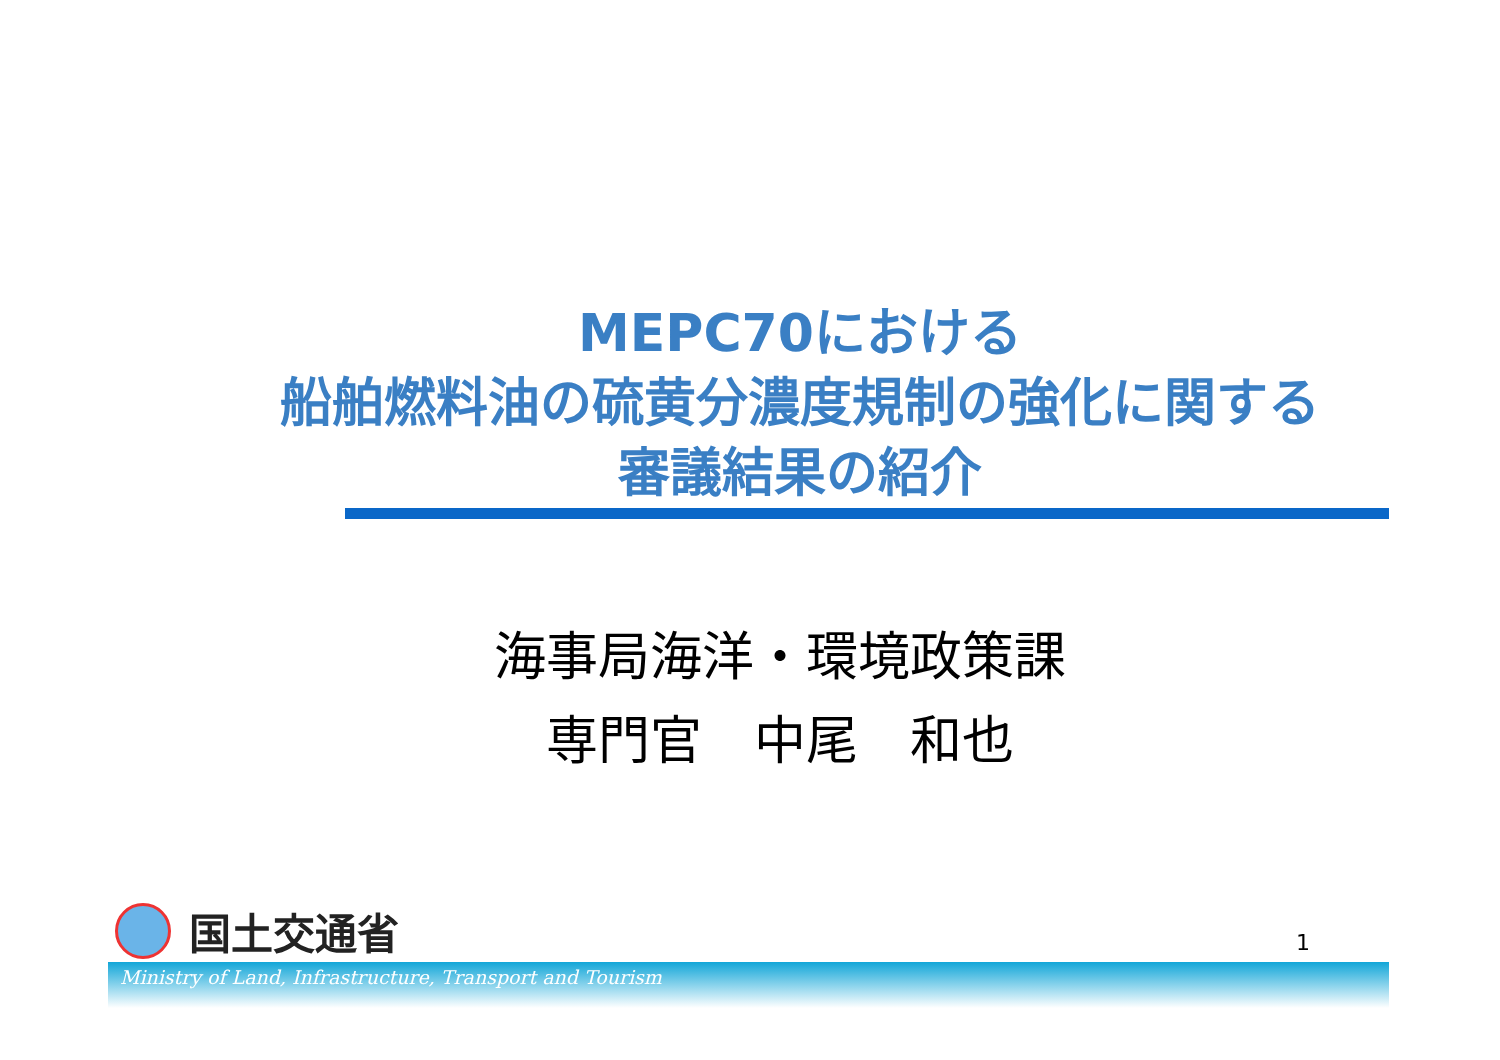MEPC70における
船舶燃料油の硫黄分濃度規制の強化に関する
審議結果の紹介
海事局海洋・環境政策課
専門官　中尾　和也
国土交通省
1
Ministry of Land, Infrastructure, Transport and Tourism